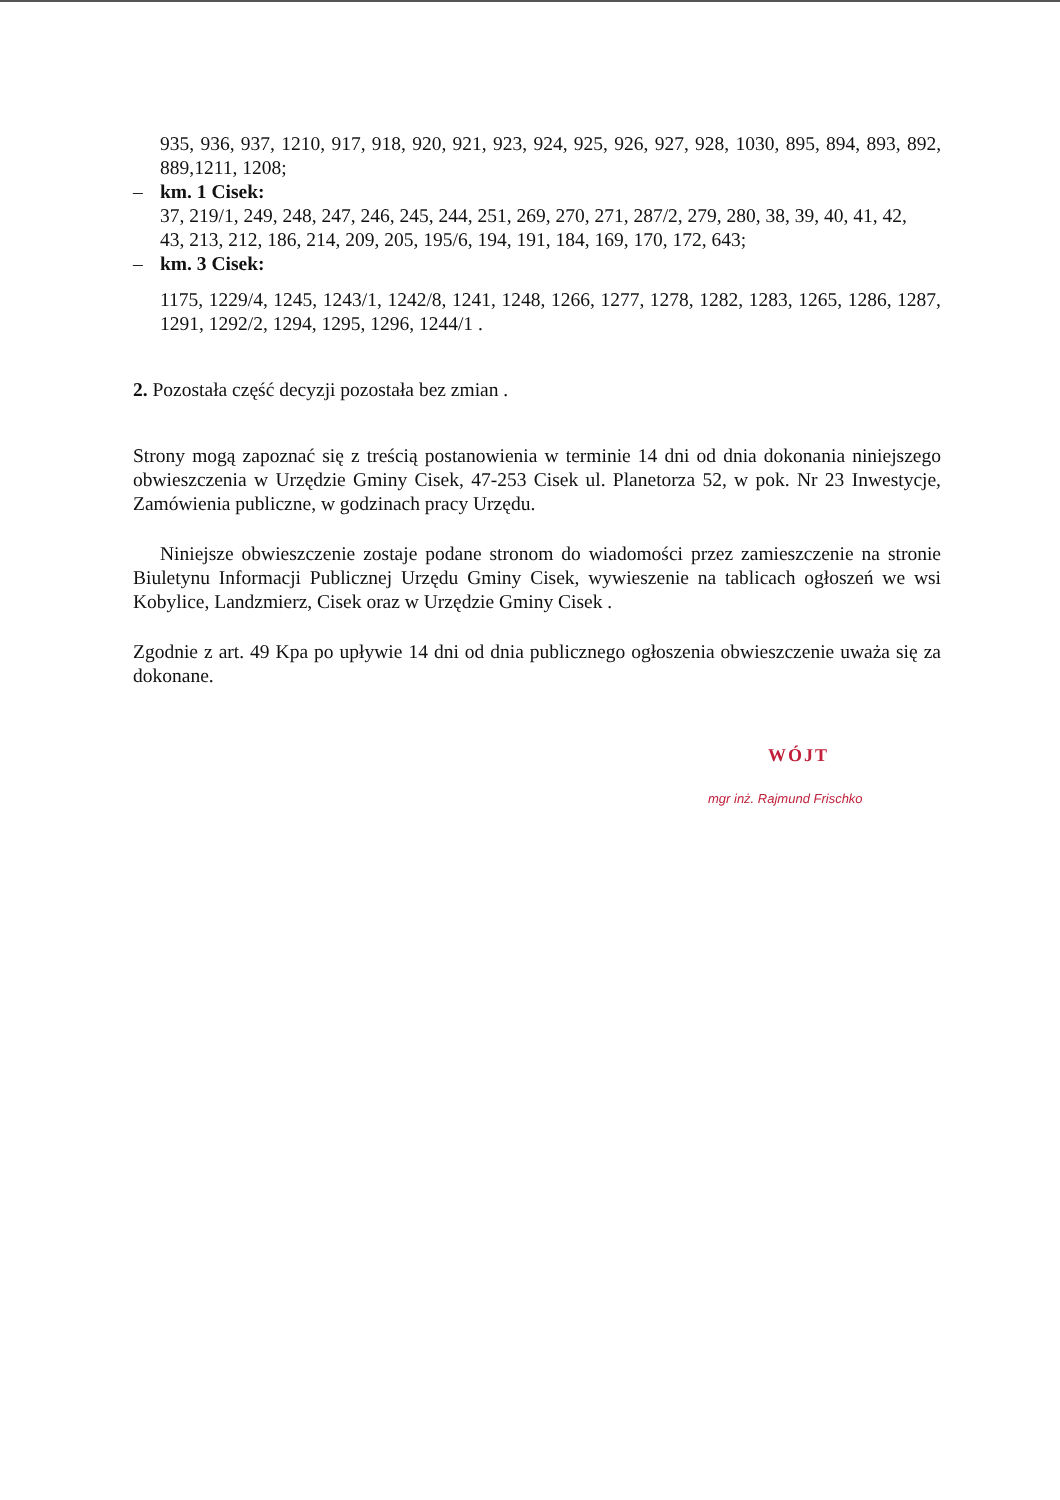935, 936, 937, 1210, 917, 918, 920, 921, 923, 924, 925, 926, 927, 928, 1030, 895, 894, 893, 892, 889,1211, 1208;
– km. 1 Cisek:
37, 219/1, 249, 248, 247, 246, 245, 244, 251, 269, 270, 271, 287/2, 279, 280, 38, 39, 40, 41, 42,
43, 213, 212, 186, 214, 209, 205, 195/6, 194, 191, 184, 169, 170, 172, 643;
– km. 3 Cisek:
1175, 1229/4, 1245, 1243/1, 1242/8, 1241, 1248, 1266, 1277, 1278, 1282, 1283, 1265, 1286, 1287, 1291, 1292/2, 1294, 1295, 1296, 1244/1 .
2. Pozostała część decyzji pozostała bez zmian .
Strony mogą zapoznać się z treścią postanowienia w terminie 14 dni od dnia dokonania niniejszego obwieszczenia w Urzędzie Gminy Cisek, 47-253 Cisek ul. Planetorza 52, w pok. Nr 23 Inwestycje, Zamówienia publiczne, w godzinach pracy Urzędu.
Niniejsze obwieszczenie zostaje podane stronom do wiadomości przez zamieszczenie na stronie Biuletynu Informacji Publicznej Urzędu Gminy Cisek, wywieszenie na tablicach ogłoszeń we wsi Kobylice, Landzmierz, Cisek oraz w Urzędzie Gminy Cisek .
Zgodnie z art. 49 Kpa po upływie 14 dni od dnia publicznego ogłoszenia obwieszczenie uważa się za dokonane.
WÓJT
mgr inż. Rajmund Frischko